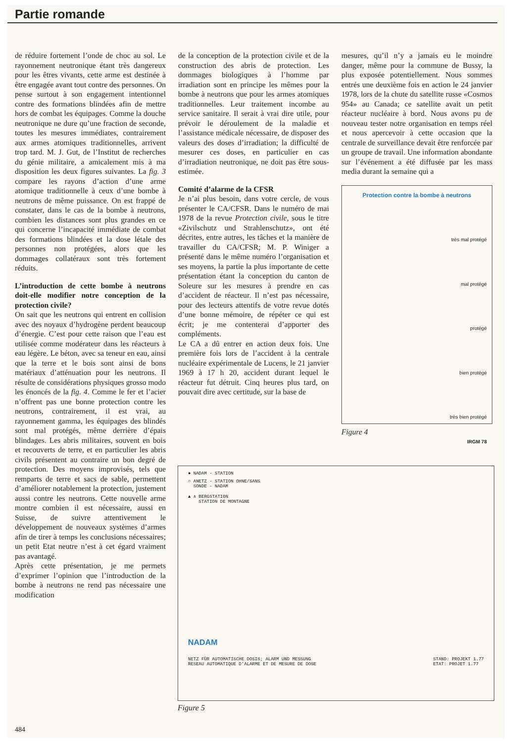Partie romande
de réduire fortement l’onde de choc au sol. Le rayonnement neutronique étant très dangereux pour les êtres vivants, cette arme est destinée à être engagée avant tout contre des personnes. On pense surtout à son engagement intentionnel contre des formations blindées afin de mettre hors de combat les équipages. Comme la douche neutronique ne dure qu’une fraction de seconde, toutes les mesures immédiates, contrairement aux armes atomiques traditionnelles, arrivent trop tard. M. J. Gut, de l’Institut de recherches du génie militaire, a amicalement mis à ma disposition les deux figures suivantes. La fig. 3 compare les rayons d’action d’une arme atomique traditionnelle à ceux d’une bombe à neutrons de même puissance. On est frappé de constater, dans le cas de la bombe à neutrons, combien les distances sont plus grandes en ce qui concerne l’incapacité immédiate de combat des formations blindées et la dose létale des personnes non protégées, alors que les dommages collatéraux sont très fortement réduits.
L’introduction de cette bombe à neutrons doit-elle modifier notre conception de la protection civile?
On sait que les neutrons qui entrent en collision avec des noyaux d’hydrogène perdent beaucoup d’énergie. C’est pour cette raison que l’eau est utilisée comme modérateur dans les réacteurs à eau légère. Le béton, avec sa teneur en eau, ainsi que la terre et le bois sont ainsi de bons matériaux d’atténuation pour les neutrons. Il résulte de considérations physiques grosso modo les énoncés de la fig. 4. Comme le fer et l’acier n’offrent pas une bonne protection contre les neutrons, contrairement, il est vrai, au rayonnement gamma, les équipages des blindés sont mal protégés, même derrière d’épais blindages. Les abris militaires, souvent en bois et recouverts de terre, et en particulier les abris civils présentent au contraire un bon degré de protection. Des moyens improvisés, tels que remparts de terre et sacs de sable, permettent d’améliorer notablement la protection, justement aussi contre les neutrons. Cette nouvelle arme montre combien il est nécessaire, aussi en Suisse, de suivre attentivement le développement de nouveaux systèmes d’armes afin de tirer à temps les conclusions nécessaires; un petit Etat neutre n’est à cet égard vraiment pas avantagé.
Après cette présentation, je me permets d’exprimer l’opinion que l’introduction de la bombe à neutrons ne rend pas nécessaire une modification
de la conception de la protection civile et de la construction des abris de protection. Les dommages biologiques à l’homme par irradiation sont en principe les mêmes pour la bombe à neutrons que pour les armes atomiques traditionnelles. Leur traitement incombe au service sanitaire. Il serait à vrai dire utile, pour prévoir le déroulement de la maladie et l’assistance médicale nécessaire, de disposer des valeurs des doses d’irradiation; la difficulté de mesurer ces doses, en particulier en cas d’irradiation neutronique, ne doit pas être sous-estimée.
Comité d’alarme de la CFSR
Je n’ai plus besoin, dans votre cercle, de vous présenter le CA/CFSR. Dans le numéro de mai 1978 de la revue Protection civile, sous le titre «Zivilschutz und Strahlenschutz», ont été décrites, entre autres, les tâches et la manière de travailler du CA/CFSR; M. P. Winiger a présenté dans le même numéro l’organisation et ses moyens, la partie la plus importante de cette présentation étant la conception du canton de Soleure sur les mesures à prendre en cas d’accident de réacteur. Il n’est pas nécessaire, pour des lecteurs attentifs de votre revue dotés d’une bonne mémoire, de répéter ce qui est écrit; je me contenterai d’apporter des compléments.
Le CA a dû entrer en action deux fois. Une première fois lors de l’accident à la centrale nucléaire expérimentale de Lucens, le 21 janvier 1969 à 17 h 20, accident durant lequel le réacteur fut détruit. Cinq heures plus tard, on pouvait dire avec certitude, sur la base de
mesures, qu’il n’y a jamais eu le moindre danger, même pour la commune de Bussy, la plus exposée potentiellement. Nous sommes entrés une deuxième fois en action le 24 janvier 1978, lors de la chute du satellite russe «Cosmos 954» au Canada; ce satellite avait un petit réacteur nucléaire à bord. Nous avons pu de nouveau tester notre organisation en temps réel et nous apercevoir à cette occasion que la centrale de surveillance devait être renforcée par un groupe de travail. Une information abondante sur l’événement a été diffusée par les mass media durant la semaine qui a
Protection contre la bombe à neutrons
très mal protégé
mal protégé
protégé
bien protégé
très bien protégé
IRGM 78
Figure 4
● NADAM - STATION
○ ANETZ - STATION OHNE/SANS
SONDE - NADAM
▲ ∧ BERGSTATION
STATION DE MONTAGNE
NADAM
NETZ FÜR AUTOMATISCHE DOSIS; ALARM UND MESSUNG
RESEAU AUTOMATIQUE D’ALARME ET DE MESURE DE DOSE
STAND: PROJEKT 1.77
ETAT: PROJET 1.77
Figure 5
484